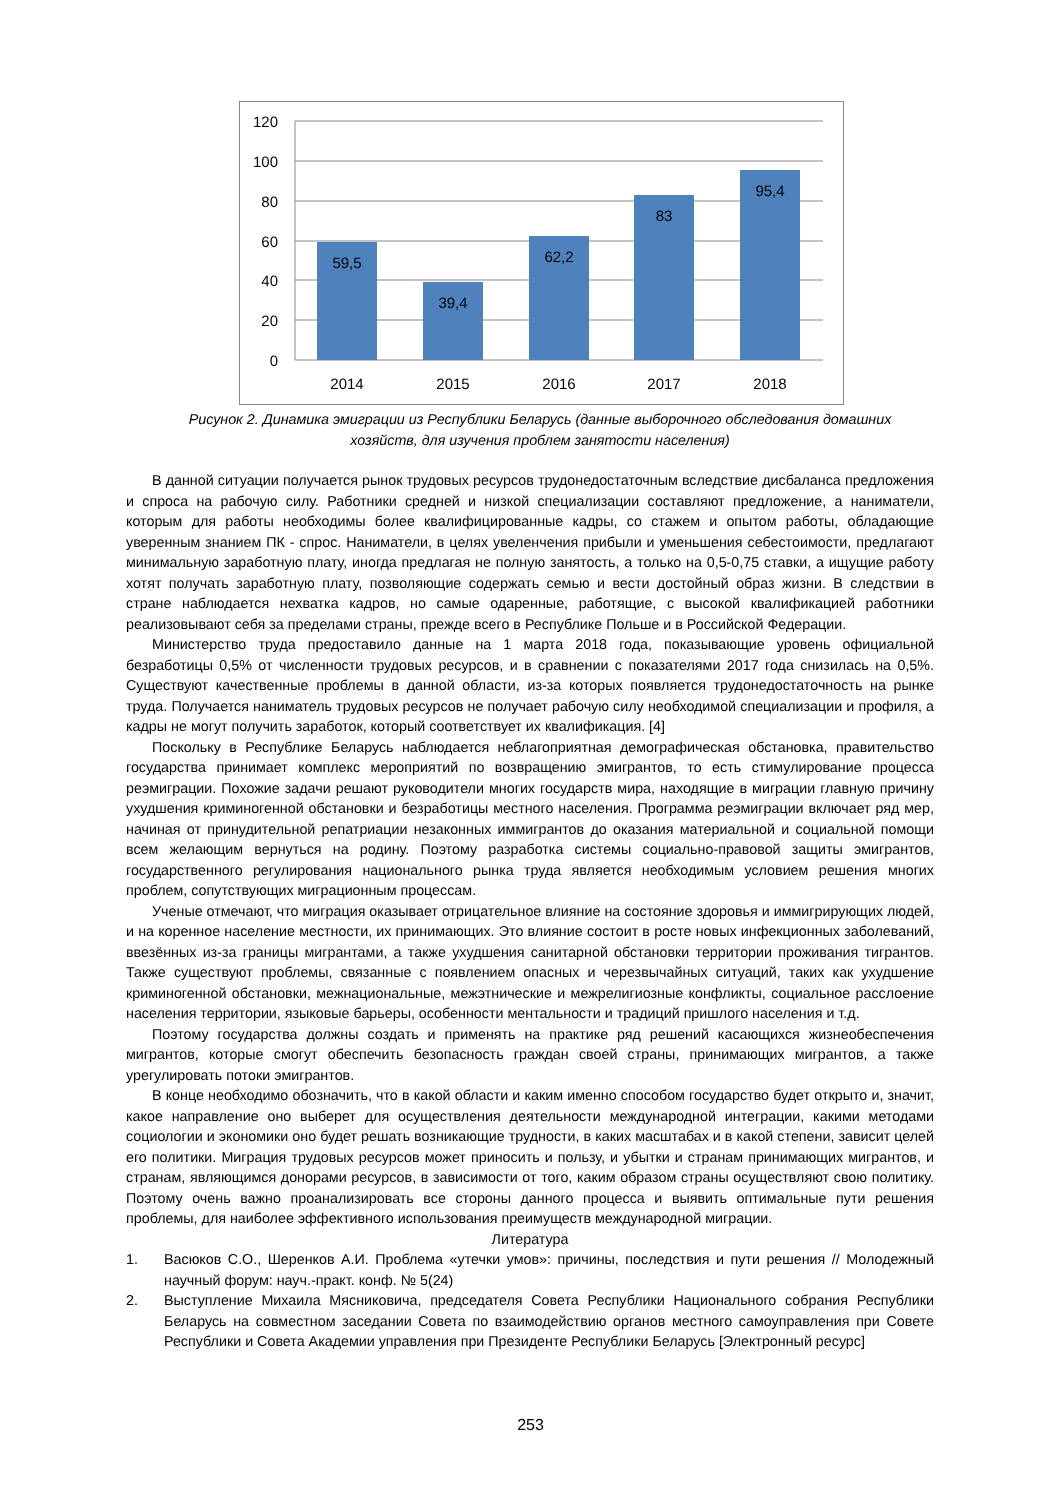120
100
80
60
40
20
0
59,5
39,4
62,2
83
95,4
2014
2015
2016
2017
2018
Рисунок 2. Динамика эмиграции из Республики Беларусь (данные выборочного обследования домашних хозяйств, для изучения проблем занятости населения)
В данной ситуации получается рынок трудовых ресурсов трудонедостаточным вследствие дисбаланса предложения и спроса на рабочую силу. Работники средней и низкой специализации составляют предложение, а наниматели, которым для работы необходимы более квалифицированные кадры, со стажем и опытом работы, обладающие уверенным знанием ПК - спрос. Наниматели, в целях увеленчения прибыли и уменьшения себестоимости, предлагают минимальную заработную плату, иногда предлагая не полную занятость, а только на 0,5-0,75 ставки, а ищущие работу хотят получать заработную плату, позволяющие содержать семью и вести достойный образ жизни. В следствии в стране наблюдается нехватка кадров, но самые одаренные, работящие, с высокой квалификацией работники реализовывают себя за пределами страны, прежде всего в Республике Польше и в Российской Федерации.
Министерство труда предоставило данные на 1 марта 2018 года, показывающие уровень официальной безработицы 0,5% от численности трудовых ресурсов, и в сравнении с показателями 2017 года снизилась на 0,5%. Существуют качественные проблемы в данной области, из-за которых появляется трудонедостаточность на рынке труда. Получается наниматель трудовых ресурсов не получает рабочую силу необходимой специализации и профиля, а кадры не могут получить заработок, который соответствует их квалификация. [4]
Поскольку в Республике Беларусь наблюдается неблагоприятная демографическая обстановка, правительство государства принимает комплекс мероприятий по возвращению эмигрантов, то есть стимулирование процесса реэмиграции. Похожие задачи решают руководители многих государств мира, находящие в миграции главную причину ухудшения криминогенной обстановки и безработицы местного населения. Программа реэмиграции включает ряд мер, начиная от принудительной репатриации незаконных иммигрантов до оказания материальной и социальной помощи всем желающим вернуться на родину. Поэтому разработка системы социально-правовой защиты эмигрантов, государственного регулирования национального рынка труда является необходимым условием решения многих проблем, сопутствующих миграционным процессам.
Ученые отмечают, что миграция оказывает отрицательное влияние на состояние здоровья и иммигрирующих людей, и на коренное население местности, их принимающих. Это влияние состоит в росте новых инфекционных заболеваний, ввезённых из-за границы мигрантами, а также ухудшения санитарной обстановки территории проживания тигрантов. Также существуют проблемы, связанные с появлением опасных и черезвычайных ситуаций, таких как ухудшение криминогенной обстановки, межнациональные, межэтнические и межрелигиозные конфликты, социальное расслоение населения территории, языковые барьеры, особенности ментальности и традиций пришлого населения и т.д.
Поэтому государства должны создать и применять на практике ряд решений касающихся жизнеобеспечения мигрантов, которые смогут обеспечить безопасность граждан своей страны, принимающих мигрантов, а также урегулировать потоки эмигрантов.
В конце необходимо обозначить, что в какой области и каким именно способом государство будет открыто и, значит, какое направление оно выберет для осуществления деятельности международной интеграции, какими методами социологии и экономики оно будет решать возникающие трудности, в каких масштабах и в какой степени, зависит целей его политики. Миграция трудовых ресурсов может приносить и пользу, и убытки и странам принимающих мигрантов, и странам, являющимся донорами ресурсов, в зависимости от того, каким образом страны осуществляют свою политику. Поэтому очень важно проанализировать все стороны данного процесса и выявить оптимальные пути решения проблемы, для наиболее эффективного использования преимуществ международной миграции.
Литература
1. Васюков С.О., Шеренков А.И. Проблема «утечки умов»: причины, последствия и пути решения // Молодежный научный форум: науч.-практ. конф. № 5(24)
2. Выступление Михаила Мясниковича, председателя Совета Республики Национального собрания Республики Беларусь на совместном заседании Совета по взаимодействию органов местного самоуправления при Совете Республики и Совета Академии управления при Президенте Республики Беларусь [Электронный ресурс]
253